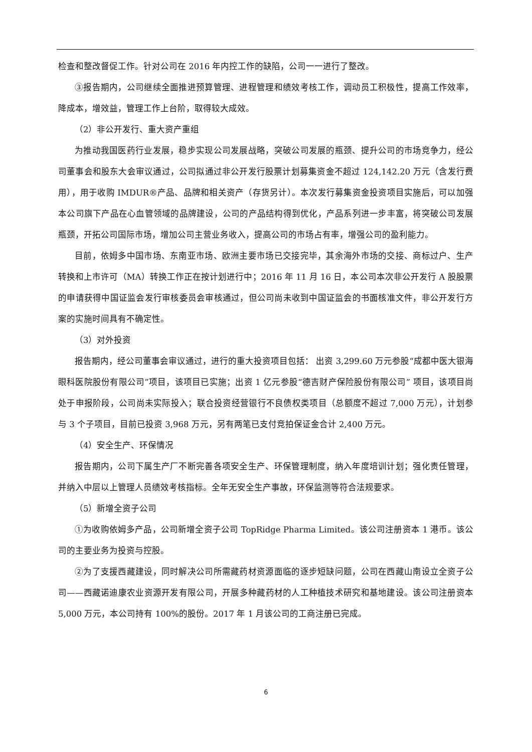检查和整改督促工作。针对公司在 2016 年内控工作的缺陷，公司一一进行了整改。
③报告期内，公司继续全面推进预算管理、进程管理和绩效考核工作，调动员工积极性，提高工作效率，降成本，增效益，管理工作上台阶，取得较大成效。
（2）非公开发行、重大资产重组
为推动我国医药行业发展，稳步实现公司发展战略，突破公司发展的瓶颈、提升公司的市场竞争力，经公司董事会和股东大会审议通过，公司拟通过非公开发行股票计划募集资金不超过 124,142.20 万元（含发行费用），用于收购 IMDUR®产品、品牌和相关资产（存货另计）。本次发行募集资金投资项目实施后，可以加强本公司旗下产品在心血管领域的品牌建设，公司的产品结构得到优化，产品系列进一步丰富，将突破公司发展瓶颈，开拓公司国际市场，增加公司主营业务收入，提高公司的市场占有率，增强公司的盈利能力。
目前，依姆多中国市场、东南亚市场、欧洲主要市场已交接完毕，其余海外市场的交接、商标过户、生产转换和上市许可（MA）转换工作正在按计划进行中；2016 年 11 月 16 日，本公司本次非公开发行 A 股股票的申请获得中国证监会发行审核委员会审核通过，但公司尚未收到中国证监会的书面核准文件，非公开发行方案的实施时间具有不确定性。
（3）对外投资
报告期内，经公司董事会审议通过，进行的重大投资项目包括： 出资 3,299.60 万元参股“成都中医大银海眼科医院股份有限公司”项目，该项目已实施；出资 1 亿元参股“德吉财产保险股份有限公司” 项目，该项目尚处于申报阶段，公司尚未实际投入；联合投资经营银行不良债权类项目（总额度不超过 7,000 万元），计划参与 3 个子项目，目前已投资 3,968 万元，另有两笔已支付竞拍保证金合计 2,400 万元。
（4）安全生产、环保情况
报告期内，公司下属生产厂不断完善各项安全生产、环保管理制度，纳入年度培训计划；强化责任管理，并纳入中层以上管理人员绩效考核指标。全年无安全生产事故，环保监测等符合法规要求。
（5）新增全资子公司
①为收购依姆多产品，公司新增全资子公司 TopRidge Pharma Limited。该公司注册资本 1 港币。该公司的主要业务为投资与控股。
②为了支援西藏建设，同时解决公司所需藏药材资源面临的逐步短缺问题，公司在西藏山南设立全资子公司——西藏诺迪康农业资源开发有限公司，开展多种藏药材的人工种植技术研究和基地建设。该公司注册资本 5,000 万元，本公司持有 100%的股份。2017 年 1 月该公司的工商注册已完成。
6